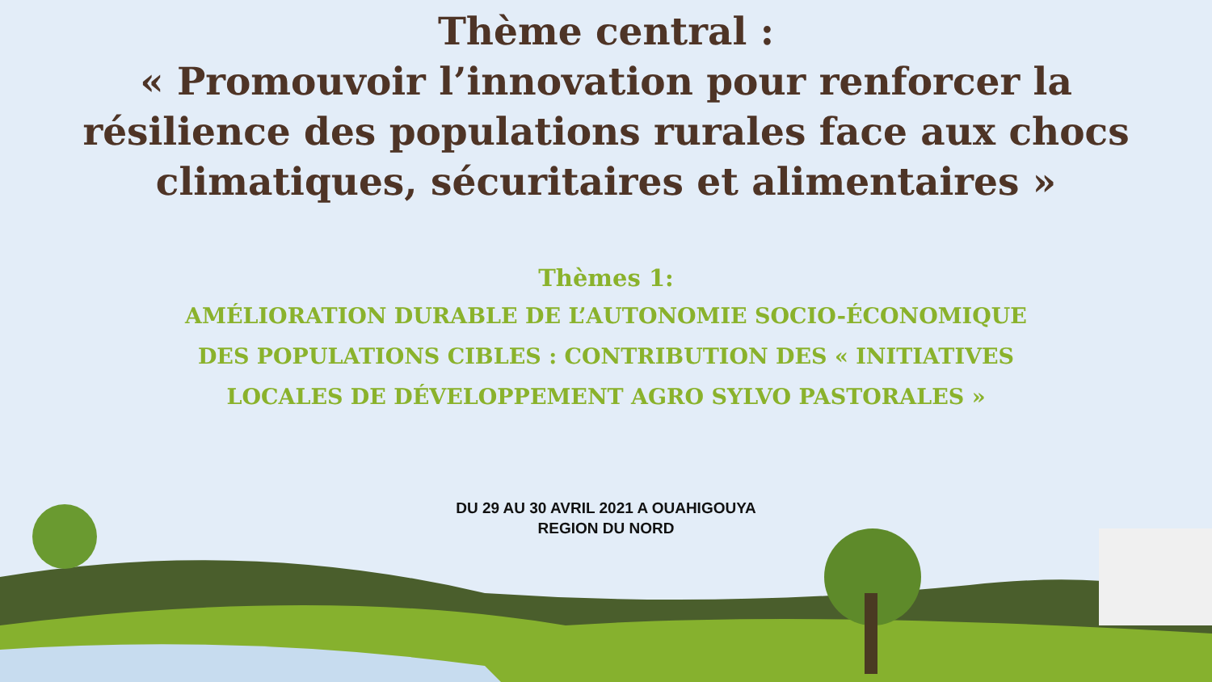Thème central :
« Promouvoir l’innovation pour renforcer la
résilience des populations rurales face aux chocs
climatiques, sécuritaires et alimentaires »
Thèmes 1:
AMÉLIORATION DURABLE DE L’AUTONOMIE SOCIO-ÉCONOMIQUE
DES POPULATIONS CIBLES : CONTRIBUTION DES « INITIATIVES
LOCALES DE DÉVELOPPEMENT AGRO SYLVO PASTORALES »
DU 29 AU 30 AVRIL 2021 A OUAHIGOUYA
REGION DU NORD